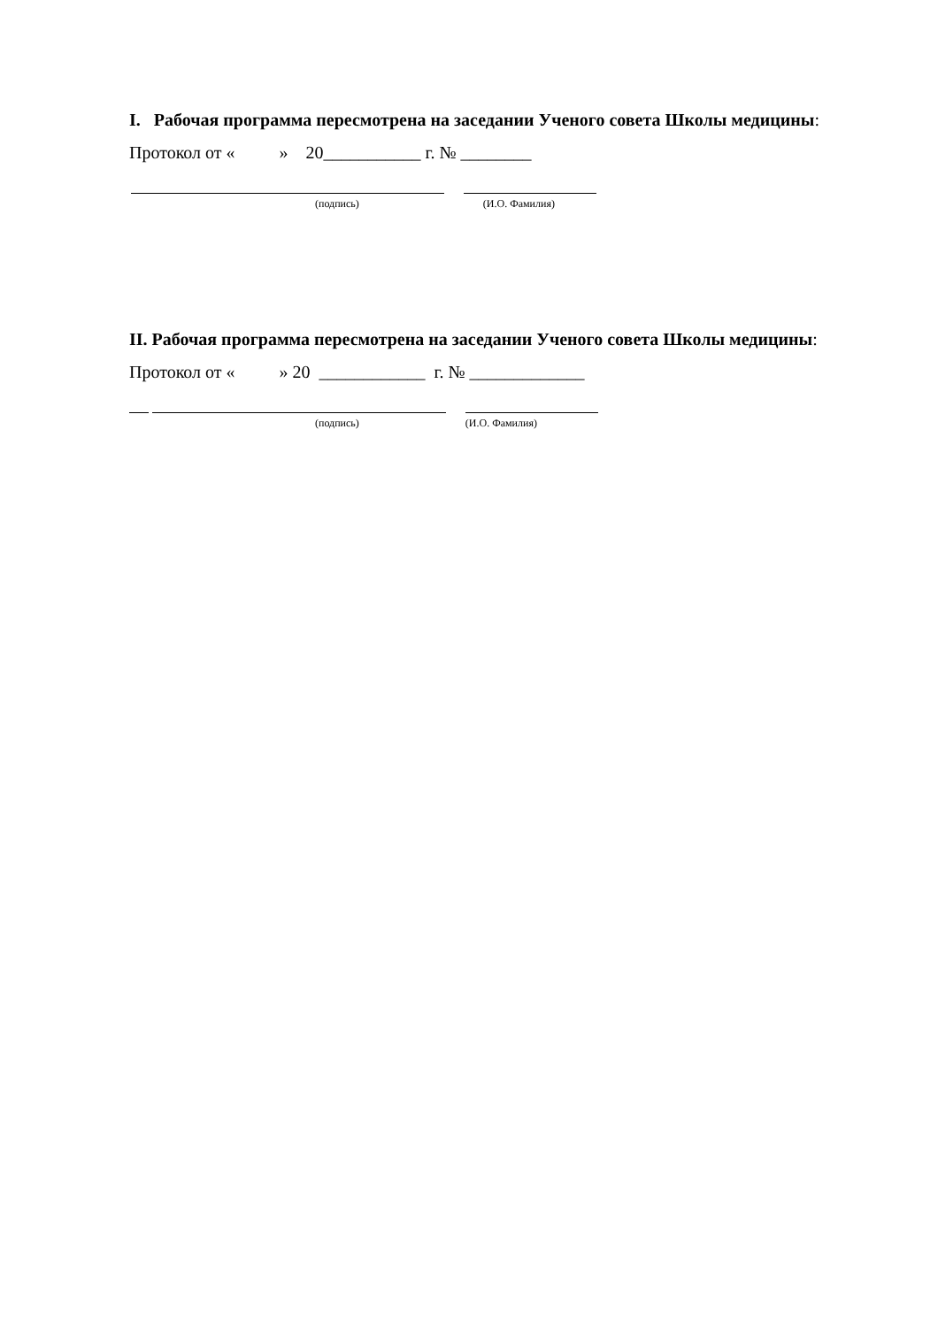I. Рабочая программа пересмотрена на заседании Ученого совета Школы медицины:
Протокол от « » 20___________ г. № ________
(подпись) (И.О. Фамилия)
II. Рабочая программа пересмотрена на заседании Ученого совета Школы медицины:
Протокол от « » 20 ____________ г. № _____________
(подпись) (И.О. Фамилия)